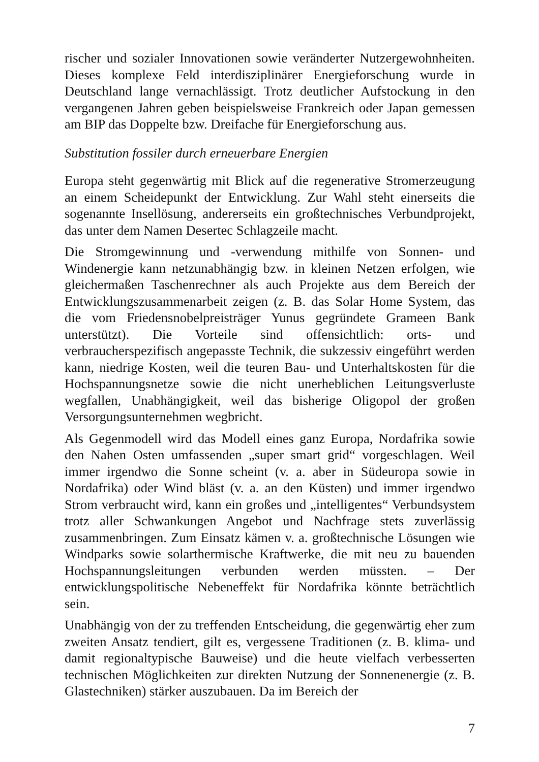rischer und sozialer Innovationen sowie veränderter Nutzergewohnheiten. Dieses komplexe Feld interdisziplinärer Energieforschung wurde in Deutschland lange vernachlässigt. Trotz deutlicher Aufstockung in den vergangenen Jahren geben beispielsweise Frankreich oder Japan gemessen am BIP das Doppelte bzw. Dreifache für Energieforschung aus.
Substitution fossiler durch erneuerbare Energien
Europa steht gegenwärtig mit Blick auf die regenerative Stromerzeugung an einem Scheidepunkt der Entwicklung. Zur Wahl steht einerseits die sogenannte Insellösung, andererseits ein großtechnisches Verbundprojekt, das unter dem Namen Desertec Schlagzeile macht.
Die Stromgewinnung und -verwendung mithilfe von Sonnen- und Windenergie kann netzunabhängig bzw. in kleinen Netzen erfolgen, wie gleichermaßen Taschenrechner als auch Projekte aus dem Bereich der Entwicklungszusammenarbeit zeigen (z. B. das Solar Home System, das die vom Friedensnobelpreisträger Yunus gegründete Grameen Bank unterstützt). Die Vorteile sind offensichtlich: orts- und verbraucherspezifisch angepasste Technik, die sukzessiv eingeführt werden kann, niedrige Kosten, weil die teuren Bau- und Unterhaltskosten für die Hochspannungsnetze sowie die nicht unerheblichen Leitungsverluste wegfallen, Unabhängigkeit, weil das bisherige Oligopol der großen Versorgungsunternehmen wegbricht.
Als Gegenmodell wird das Modell eines ganz Europa, Nordafrika sowie den Nahen Osten umfassenden „super smart grid“ vorgeschlagen. Weil immer irgendwo die Sonne scheint (v. a. aber in Südeuropa sowie in Nordafrika) oder Wind bläst (v. a. an den Küsten) und immer irgendwo Strom verbraucht wird, kann ein großes und „intelligentes“ Verbundsystem trotz aller Schwankungen Angebot und Nachfrage stets zuverlässig zusammenbringen. Zum Einsatz kämen v. a. großtechnische Lösungen wie Windparks sowie solarthermische Kraftwerke, die mit neu zu bauenden Hochspannungsleitungen verbunden werden müssten. – Der entwicklungspolitische Nebeneffekt für Nordafrika könnte beträchtlich sein.
Unabhängig von der zu treffenden Entscheidung, die gegenwärtig eher zum zweiten Ansatz tendiert, gilt es, vergessene Traditionen (z. B. klima- und damit regionaltypische Bauweise) und die heute vielfach verbesserten technischen Möglichkeiten zur direkten Nutzung der Sonnenenergie (z. B. Glastechniken) stärker auszubauen. Da im Bereich der
7